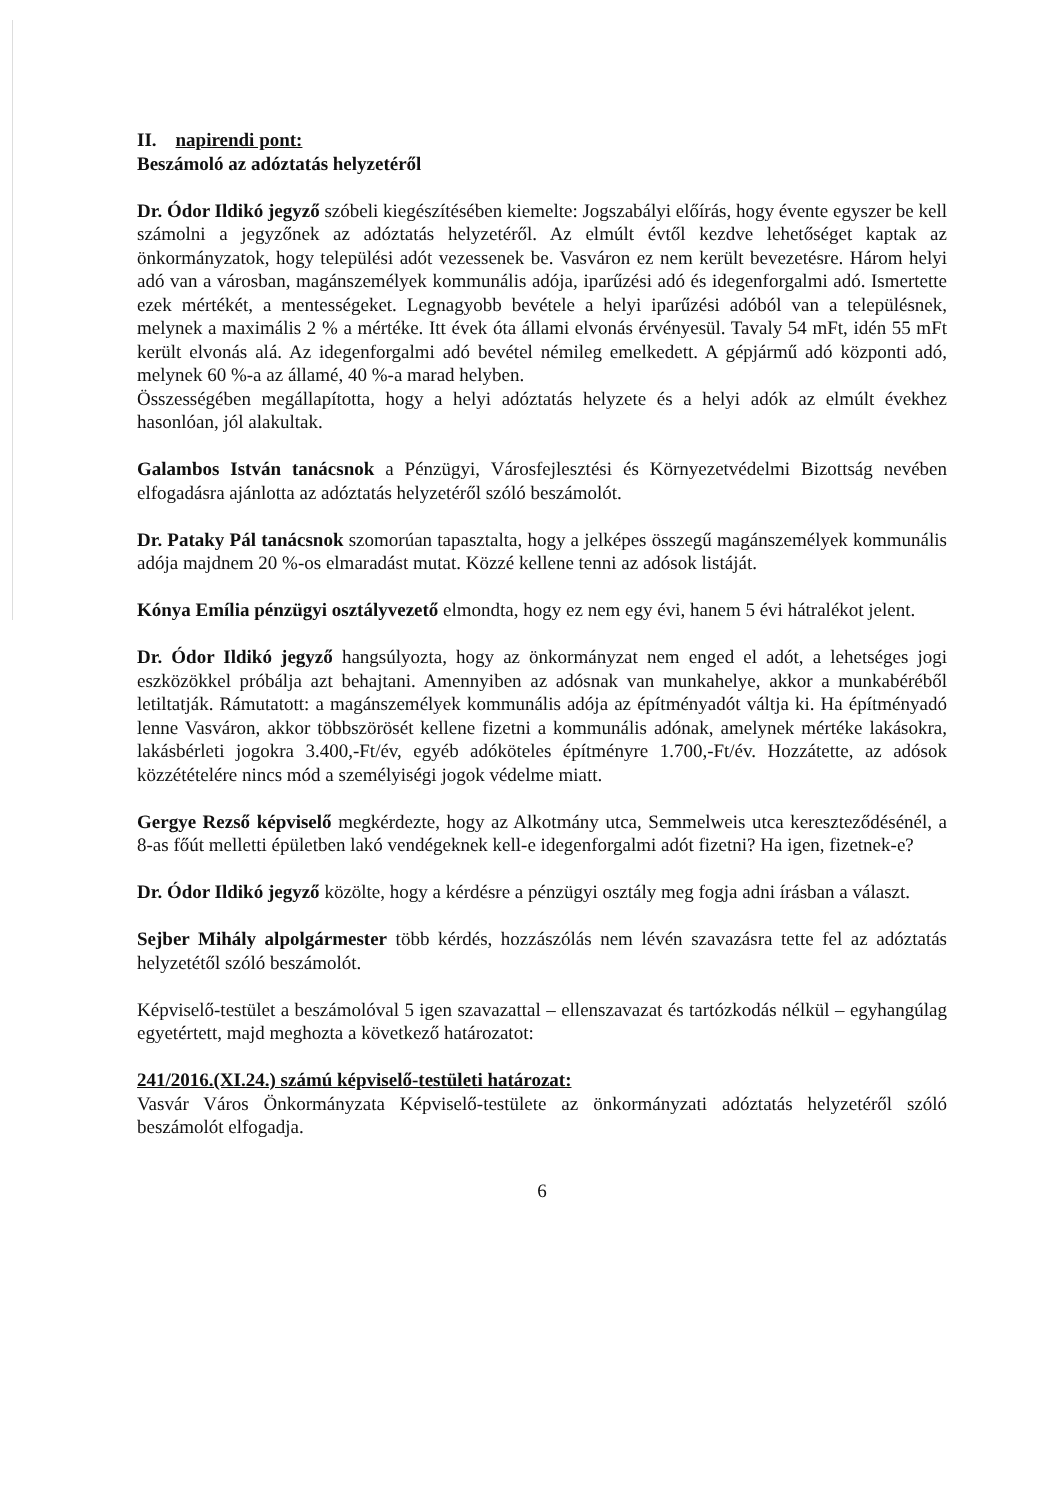II. napirendi pont:
Beszámoló az adóztatás helyzetéről
Dr. Ódor Ildikó jegyző szóbeli kiegészítésében kiemelte: Jogszabályi előírás, hogy évente egyszer be kell számolni a jegyzőnek az adóztatás helyzetéről. Az elmúlt évtől kezdve lehetőséget kaptak az önkormányzatok, hogy települési adót vezessenek be. Vasváron ez nem került bevezetésre. Három helyi adó van a városban, magánszemélyek kommunális adója, iparűzési adó és idegenforgalmi adó. Ismertette ezek mértékét, a mentességeket. Legnagyobb bevétele a helyi iparűzési adóból van a településnek, melynek a maximális 2 % a mértéke. Itt évek óta állami elvonás érvényesül. Tavaly 54 mFt, idén 55 mFt került elvonás alá. Az idegenforgalmi adó bevétel némileg emelkedett. A gépjármű adó központi adó, melynek 60 %-a az államé, 40 %-a marad helyben.
Összességében megállapította, hogy a helyi adóztatás helyzete és a helyi adók az elmúlt évekhez hasonlóan, jól alakultak.
Galambos István tanácsnok a Pénzügyi, Városfejlesztési és Környezetvédelmi Bizottság nevében elfogadásra ajánlotta az adóztatás helyzetéről szóló beszámolót.
Dr. Pataky Pál tanácsnok szomorúan tapasztalta, hogy a jelképes összegű magánszemélyek kommunális adója majdnem 20 %-os elmaradást mutat. Közzé kellene tenni az adósok listáját.
Kónya Emília pénzügyi osztályvezető elmondta, hogy ez nem egy évi, hanem 5 évi hátralékot jelent.
Dr. Ódor Ildikó jegyző hangsúlyozta, hogy az önkormányzat nem enged el adót, a lehetséges jogi eszközökkel próbálja azt behajtani. Amennyiben az adósnak van munkahelye, akkor a munkabéréből letiltatják. Rámutatott: a magánszemélyek kommunális adója az építményadót váltja ki. Ha építményadó lenne Vasváron, akkor többszörösét kellene fizetni a kommunális adónak, amelynek mértéke lakásokra, lakásbérleti jogokra 3.400,-Ft/év, egyéb adóköteles építményre 1.700,-Ft/év. Hozzátette, az adósok közzétételére nincs mód a személyiségi jogok védelme miatt.
Gergye Rezső képviselő megkérdezte, hogy az Alkotmány utca, Semmelweis utca kereszteződésénél, a 8-as főút melletti épületben lakó vendégeknek kell-e idegenforgalmi adót fizetni? Ha igen, fizetnek-e?
Dr. Ódor Ildikó jegyző közölte, hogy a kérdésre a pénzügyi osztály meg fogja adni írásban a választ.
Sejber Mihály alpolgármester több kérdés, hozzászólás nem lévén szavazásra tette fel az adóztatás helyzetétől szóló beszámolót.
Képviselő-testület a beszámolóval 5 igen szavazattal – ellenszavazat és tartózkodás nélkül – egyhangúlag egyetértett, majd meghozta a következő határozatot:
241/2016.(XI.24.) számú képviselő-testületi határozat:
Vasvár Város Önkormányzata Képviselő-testülete az önkormányzati adóztatás helyzetéről szóló beszámolót elfogadja.
6